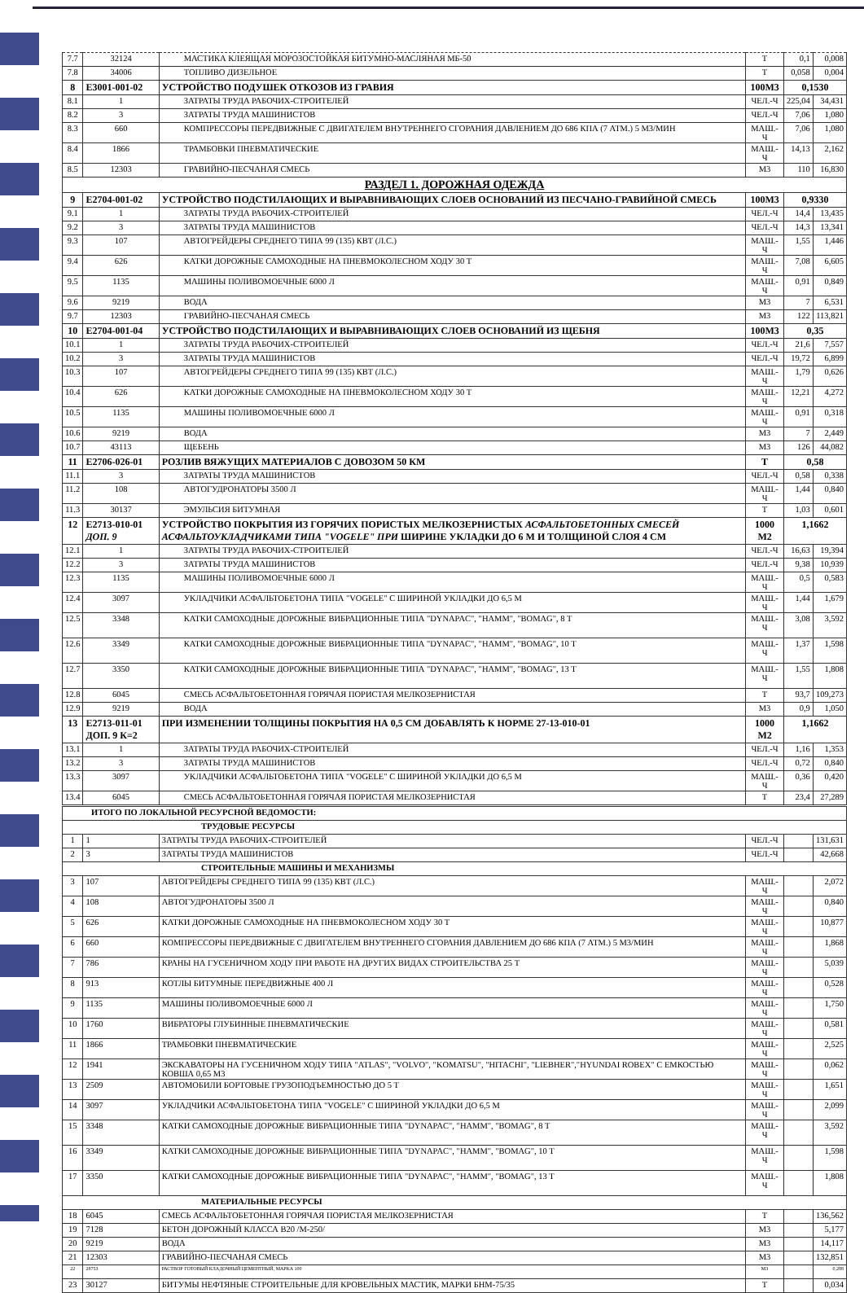| 7.7 | 32124 | МАСТИКА КЛЕЯЩАЯ МОРОЗОСТОЙКАЯ БИТУМНО-МАСЛЯНАЯ МБ-50 | Т | 0,1 | 0,008 |
| 7.8 | 34006 | ТОПЛИВО ДИЗЕЛЬНОЕ | Т | 0,058 | 0,004 |
| 8 | Е3001-001-02 | УСТРОЙСТВО ПОДУШЕК ОТКОЗОВ ИЗ ГРАВИЯ | 100М3 | 0,1530 | |
| 8.1 | 1 | ЗАТРАТЫ ТРУДА РАБОЧИХ-СТРОИТЕЛЕЙ | ЧЕЛ.-Ч | 225,04 | 34,431 |
| 8.2 | 3 | ЗАТРАТЫ ТРУДА МАШИНИСТОВ | ЧЕЛ.-Ч | 7,06 | 1,080 |
| 8.3 | 660 | КОМПРЕССОРЫ ПЕРЕДВИЖНЫЕ С ДВИГАТЕЛЕМ ВНУТРЕННЕГО СГОРАНИЯ ДАВЛЕНИЕМ ДО 686 КПА (7 АТМ.) 5 М3/МИН | МАШ.-Ч | 7,06 | 1,080 |
| 8.4 | 1866 | ТРАМБОВКИ ПНЕВМАТИЧЕСКИЕ | МАШ.-Ч | 14,13 | 2,162 |
| 8.5 | 12303 | ГРАВИЙНО-ПЕСЧАНАЯ СМЕСЬ | М3 | 110 | 16,830 |
| РАЗДЕЛ 1. ДОРОЖНАЯ ОДЕЖДА | | | | | |
| 9 | Е2704-001-02 | УСТРОЙСТВО ПОДСТИЛАЮЩИХ И ВЫРАВНИВАЮЩИХ СЛОЕВ ОСНОВАНИЙ ИЗ ПЕСЧАНО-ГРАВИЙНОЙ СМЕСЬ | 100М3 | 0,9330 | |
| 9.1 | 1 | ЗАТРАТЫ ТРУДА РАБОЧИХ-СТРОИТЕЛЕЙ | ЧЕЛ.-Ч | 14,4 | 13,435 |
| 9.2 | 3 | ЗАТРАТЫ ТРУДА МАШИНИСТОВ | ЧЕЛ.-Ч | 14,3 | 13,341 |
| 9.3 | 107 | АВТОГРЕЙДЕРЫ СРЕДНЕГО ТИПА 99 (135) КВТ (Л.С.) | МАШ.-Ч | 1,55 | 1,446 |
| 9.4 | 626 | КАТКИ ДОРОЖНЫЕ САМОХОДНЫЕ НА ПНЕВМОКОЛЕСНОМ ХОДУ 30 Т | МАШ.-Ч | 7,08 | 6,605 |
| 9.5 | 1135 | МАШИНЫ ПОЛИВОМОЕЧНЫЕ 6000 Л | МАШ.-Ч | 0,91 | 0,849 |
| 9.6 | 9219 | ВОДА | М3 | 7 | 6,531 |
| 9.7 | 12303 | ГРАВИЙНО-ПЕСЧАНАЯ СМЕСЬ | М3 | 122 | 113,821 |
| 10 | Е2704-001-04 | УСТРОЙСТВО ПОДСТИЛАЮЩИХ И ВЫРАВНИВАЮЩИХ СЛОЕВ ОСНОВАНИЙ ИЗ ЩЕБНЯ | 100М3 | 0,35 | |
| 10.1 | 1 | ЗАТРАТЫ ТРУДА РАБОЧИХ-СТРОИТЕЛЕЙ | ЧЕЛ.-Ч | 21,6 | 7,557 |
| 10.2 | 3 | ЗАТРАТЫ ТРУДА МАШИНИСТОВ | ЧЕЛ.-Ч | 19,72 | 6,899 |
| 10.3 | 107 | АВТОГРЕЙДЕРЫ СРЕДНЕГО ТИПА 99 (135) КВТ (Л.С.) | МАШ.-Ч | 1,79 | 0,626 |
| 10.4 | 626 | КАТКИ ДОРОЖНЫЕ САМОХОДНЫЕ НА ПНЕВМОКОЛЕСНОМ ХОДУ 30 Т | МАШ.-Ч | 12,21 | 4,272 |
| 10.5 | 1135 | МАШИНЫ ПОЛИВОМОЕЧНЫЕ 6000 Л | МАШ.-Ч | 0,91 | 0,318 |
| 10.6 | 9219 | ВОДА | М3 | 7 | 2,449 |
| 10.7 | 43113 | ЩЕБЕНЬ | М3 | 126 | 44,082 |
| 11 | Е2706-026-01 | РОЗЛИВ ВЯЖУЩИХ МАТЕРИАЛОВ С ДОВОЗОМ 50 КМ | Т | 0,58 | |
| 11.1 | 3 | ЗАТРАТЫ ТРУДА МАШИНИСТОВ | ЧЕЛ.-Ч | 0,58 | 0,338 |
| 11.2 | 108 | АВТОГУДРОНАТОРЫ 3500 Л | МАШ.-Ч | 1,44 | 0,840 |
| 11.3 | 30137 | ЭМУЛЬСИЯ БИТУМНАЯ | Т | 1,03 | 0,601 |
| 12 | Е2713-010-01 ДОП. 9 | УСТРОЙСТВО ПОКРЫТИЯ ИЗ ГОРЯЧИХ ПОРИСТЫХ МЕЛКОЗЕРНИСТЫХ АСФАЛЬТОБЕТОННЫХ СМЕСЕЙ АСФАЛЬТОУКЛАДЧИКАМИ ТИПА "VOGELE" ПРИ ШИРИНЕ УКЛАДКИ ДО 6 М И ТОЛЩИНОЙ СЛОЯ 4 СМ | 1000 М2 | 1,1662 | |
| 12.1 | 1 | ЗАТРАТЫ ТРУДА РАБОЧИХ-СТРОИТЕЛЕЙ | ЧЕЛ.-Ч | 16,63 | 19,394 |
| 12.2 | 3 | ЗАТРАТЫ ТРУДА МАШИНИСТОВ | ЧЕЛ.-Ч | 9,38 | 10,939 |
| 12.3 | 1135 | МАШИНЫ ПОЛИВОМОЕЧНЫЕ 6000 Л | МАШ.-Ч | 0,5 | 0,583 |
| 12.4 | 3097 | УКЛАДЧИКИ АСФАЛЬТОБЕТОНА ТИПА "VOGELE" С ШИРИНОЙ УКЛАДКИ ДО 6,5 М | МАШ.-Ч | 1,44 | 1,679 |
| 12.5 | 3348 | КАТКИ САМОХОДНЫЕ ДОРОЖНЫЕ ВИБРАЦИОННЫЕ ТИПА "DYNAPAC", "HAMM", "BOMAG", 8 Т | МАШ.-Ч | 3,08 | 3,592 |
| 12.6 | 3349 | КАТКИ САМОХОДНЫЕ ДОРОЖНЫЕ ВИБРАЦИОННЫЕ ТИПА "DYNAPAC", "HAMM", "BOMAG", 10 Т | МАШ.-Ч | 1,37 | 1,598 |
| 12.7 | 3350 | КАТКИ САМОХОДНЫЕ ДОРОЖНЫЕ ВИБРАЦИОННЫЕ ТИПА "DYNAPAC", "HAMM", "BOMAG", 13 Т | МАШ.-Ч | 1,55 | 1,808 |
| 12.8 | 6045 | СМЕСЬ АСФАЛЬТОБЕТОННАЯ ГОРЯЧАЯ ПОРИСТАЯ МЕЛКОЗЕРНИСТАЯ | Т | 93,7 | 109,273 |
| 12.9 | 9219 | ВОДА | М3 | 0,9 | 1,050 |
| 13 | Е2713-011-01 ДОП. 9 К=2 | ПРИ ИЗМЕНЕНИИ ТОЛЩИНЫ ПОКРЫТИЯ НА 0,5 СМ ДОБАВЛЯТЬ К НОРМЕ 27-13-010-01 | 1000 М2 | 1,1662 | |
| 13.1 | 1 | ЗАТРАТЫ ТРУДА РАБОЧИХ-СТРОИТЕЛЕЙ | ЧЕЛ.-Ч | 1,16 | 1,353 |
| 13.2 | 3 | ЗАТРАТЫ ТРУДА МАШИНИСТОВ | ЧЕЛ.-Ч | 0,72 | 0,840 |
| 13.3 | 3097 | УКЛАДЧИКИ АСФАЛЬТОБЕТОНА ТИПА "VOGELE" С ШИРИНОЙ УКЛАДКИ ДО 6,5 М | МАШ.-Ч | 0,36 | 0,420 |
| 13.4 | 6045 | СМЕСЬ АСФАЛЬТОБЕТОННАЯ ГОРЯЧАЯ ПОРИСТАЯ МЕЛКОЗЕРНИСТАЯ | Т | 23,4 | 27,289 |
| ИТОГО ПО ЛОКАЛЬНОЙ РЕСУРСНОЙ ВЕДОМОСТИ: | | | | | |
| ТРУДОВЫЕ РЕСУРСЫ | | | | | |
| 1 | 1 | ЗАТРАТЫ ТРУДА РАБОЧИХ-СТРОИТЕЛЕЙ | ЧЕЛ.-Ч | | 131,631 |
| 2 | 3 | ЗАТРАТЫ ТРУДА МАШИНИСТОВ | ЧЕЛ.-Ч | | 42,668 |
| СТРОИТЕЛЬНЫЕ МАШИНЫ И МЕХАНИЗМЫ | | | | | |
| 3 | 107 | АВТОГРЕЙДЕРЫ СРЕДНЕГО ТИПА 99 (135) КВТ (Л.С.) | МАШ.-Ч | | 2,072 |
| 4 | 108 | АВТОГУДРОНАТОРЫ 3500 Л | МАШ.-Ч | | 0,840 |
| 5 | 626 | КАТКИ ДОРОЖНЫЕ САМОХОДНЫЕ НА ПНЕВМОКОЛЕСНОМ ХОДУ 30 Т | МАШ.-Ч | | 10,877 |
| 6 | 660 | КОМПРЕССОРЫ ПЕРЕДВИЖНЫЕ С ДВИГАТЕЛЕМ ВНУТРЕННЕГО СГОРАНИЯ ДАВЛЕНИЕМ ДО 686 КПА (7 АТМ.) 5 М3/МИН | МАШ.-Ч | | 1,868 |
| 7 | 786 | КРАНЫ НА ГУСЕНИЧНОМ ХОДУ ПРИ РАБОТЕ НА ДРУГИХ ВИДАХ СТРОИТЕЛЬСТВА 25 Т | МАШ.-Ч | | 5,039 |
| 8 | 913 | КОТЛЫ БИТУМНЫЕ ПЕРЕДВИЖНЫЕ 400 Л | МАШ.-Ч | | 0,528 |
| 9 | 1135 | МАШИНЫ ПОЛИВОМОЕЧНЫЕ 6000 Л | МАШ.-Ч | | 1,750 |
| 10 | 1760 | ВИБРАТОРЫ ГЛУБИННЫЕ ПНЕВМАТИЧЕСКИЕ | МАШ.-Ч | | 0,581 |
| 11 | 1866 | ТРАМБОВКИ ПНЕВМАТИЧЕСКИЕ | МАШ.-Ч | | 2,525 |
| 12 | 1941 | ЭКСКАВАТОРЫ НА ГУСЕНИЧНОМ ХОДУ ТИПА "ATLAS", "VOLVO", "KOMATSU", "HITACHI", "LIEBHER","HYUNDAI ROBEX" С ЕМКОСТЬЮ КОВША 0,65 М3 | МАШ.-Ч | | 0,062 |
| 13 | 2509 | АВТОМОБИЛИ БОРТОВЫЕ ГРУЗОПОДЪЕМНОСТЬЮ ДО 5 Т | МАШ.-Ч | | 1,651 |
| 14 | 3097 | УКЛАДЧИКИ АСФАЛЬТОБЕТОНА ТИПА "VOGELE" С ШИРИНОЙ УКЛАДКИ ДО 6,5 М | МАШ.-Ч | | 2,099 |
| 15 | 3348 | КАТКИ САМОХОДНЫЕ ДОРОЖНЫЕ ВИБРАЦИОННЫЕ ТИПА "DYNAPAC", "HAMM", "BOMAG", 8 Т | МАШ.-Ч | | 3,592 |
| 16 | 3349 | КАТКИ САМОХОДНЫЕ ДОРОЖНЫЕ ВИБРАЦИОННЫЕ ТИПА "DYNAPAC", "HAMM", "BOMAG", 10 Т | МАШ.-Ч | | 1,598 |
| 17 | 3350 | КАТКИ САМОХОДНЫЕ ДОРОЖНЫЕ ВИБРАЦИОННЫЕ ТИПА "DYNAPAC", "HAMM", "BOMAG", 13 Т | МАШ.-Ч | | 1,808 |
| МАТЕРИАЛЬНЫЕ РЕСУРСЫ | | | | | |
| 18 | 6045 | СМЕСЬ АСФАЛЬТОБЕТОННАЯ ГОРЯЧАЯ ПОРИСТАЯ МЕЛКОЗЕРНИСТАЯ | Т | | 136,562 |
| 19 | 7128 | БЕТОН ДОРОЖНЫЙ КЛАССА В20 /М-250/ | М3 | | 5,177 |
| 20 | 9219 | ВОДА | М3 | | 14,117 |
| 21 | 12303 | ГРАВИЙНО-ПЕСЧАНАЯ СМЕСЬ | М3 | | 132,851 |
| 22 | 28753 | РАСТВОР ГОТОВЫЙ КЛАДОЧНЫЙ ЦЕМЕНТНЫЙ, МАРКА 100 | М3 | | 0,288 |
| 23 | 30127 | БИТУМЫ НЕФТЯНЫЕ СТРОИТЕЛЬНЫЕ ДЛЯ КРОВЕЛЬНЫХ МАСТИК, МАРКИ БНМ-75/35 | Т | | 0,034 |